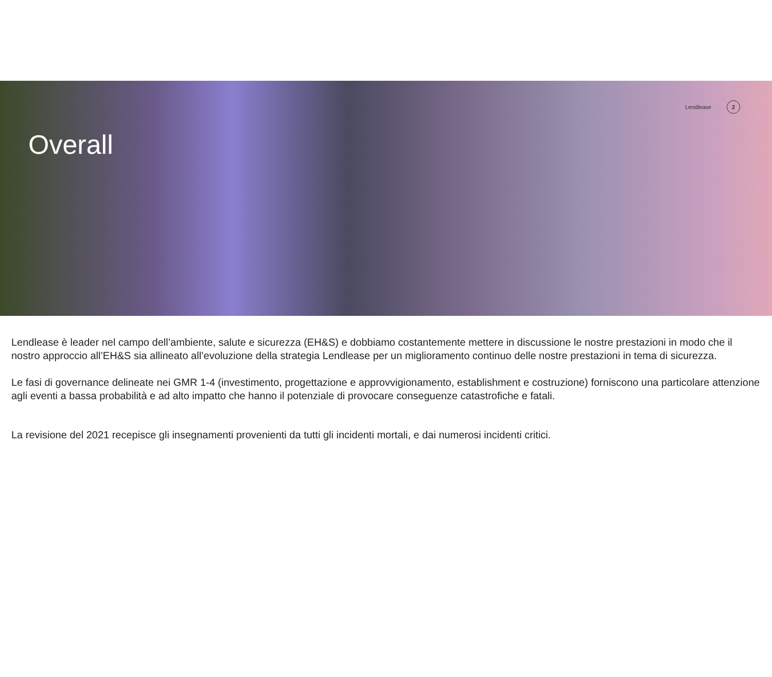Lendlease 2
Overall
Lendlease è leader nel campo dell’ambiente, salute e sicurezza (EH&S) e dobbiamo costantemente mettere in discussione le nostre prestazioni in modo che il nostro approccio all’EH&S sia allineato all’evoluzione della strategia Lendlease per un miglioramento continuo delle nostre prestazioni in tema di sicurezza.
Le fasi di governance delineate nei GMR 1-4 (investimento, progettazione e approvvigionamento, establishment e costruzione) forniscono una particolare attenzione agli eventi a bassa probabilità e ad alto impatto che hanno il potenziale di provocare conseguenze catastrofiche e fatali.
La revisione del 2021 recepisce gli insegnamenti provenienti da tutti gli incidenti mortali, e dai numerosi incidenti critici.